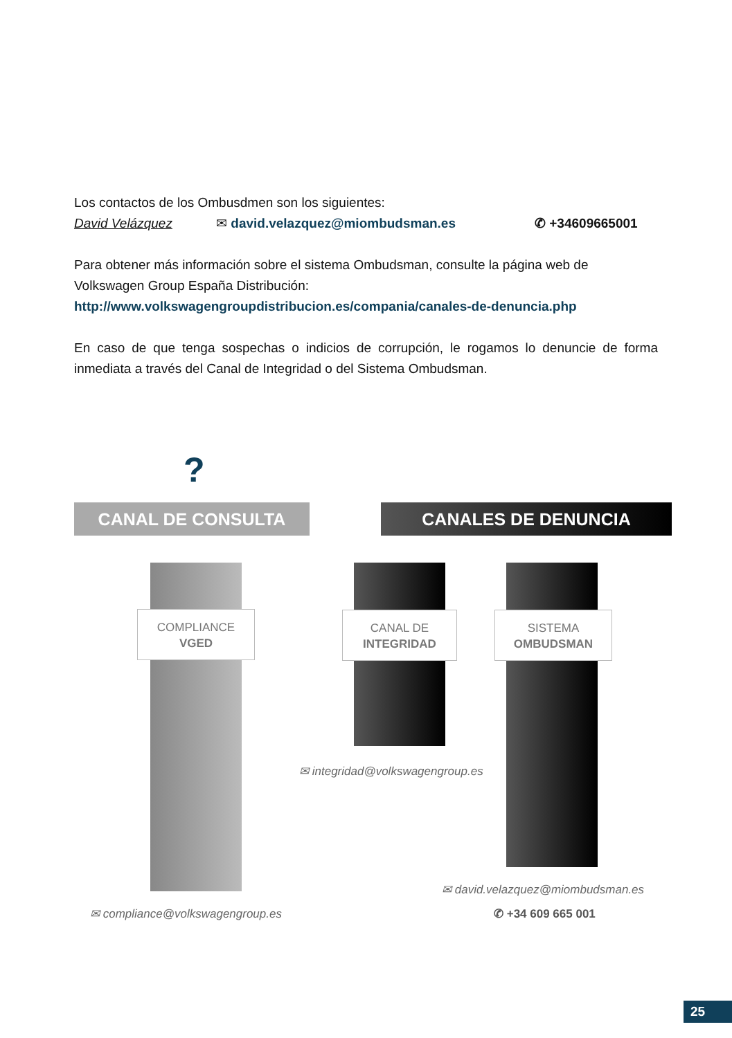Los contactos de los Ombusdmen son los siguientes:
David Velázquez ✉ david.velazquez@miombudsman.es ✆ +34609665001
Para obtener más información sobre el sistema Ombudsman, consulte la página web de Volkswagen Group España Distribución:
http://www.volkswagengroupdistribucion.es/compania/canales-de-denuncia.php
En caso de que tenga sospechas o indicios de corrupción, le rogamos lo denuncie de forma inmediata a través del Canal de Integridad o del Sistema Ombudsman.
?
CANAL DE CONSULTA CANALES DE DENUNCIA
COMPLIANCE
VGED
CANAL DE
INTEGRIDAD
SISTEMA
OMBUDSMAN
✉ integridad@volkswagengroup.es
✉ david.velazquez@miombudsman.es
✆ +34 609 665 001
✉ compliance@volkswagengroup.es
25